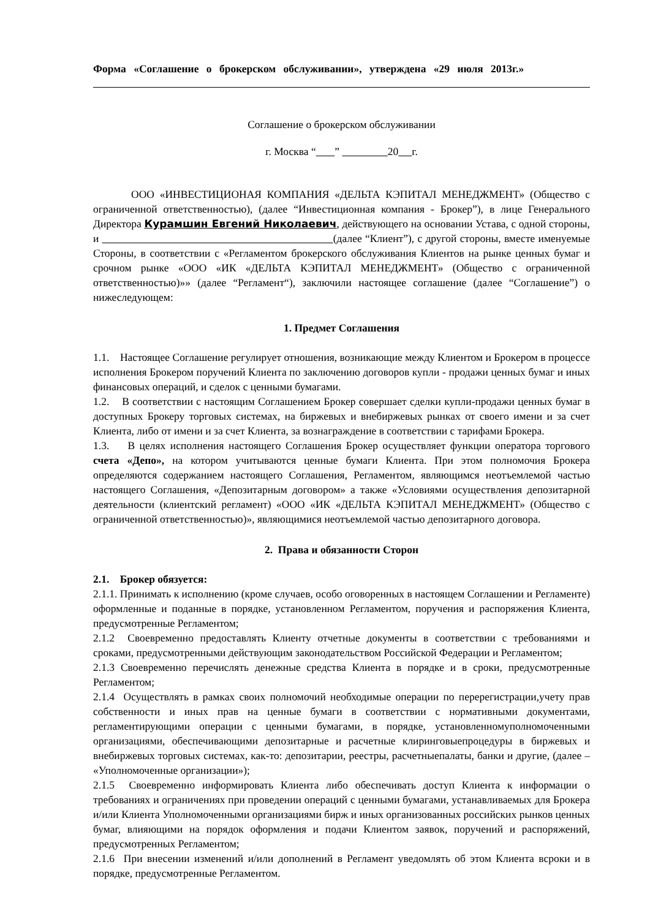Форма «Соглашение о брокерском обслуживании», утверждена «29 июля 2013г.»
Соглашение о брокерском обслуживании
г. Москва “ ” 20 г.
ООО «ИНВЕСТИЦИОНАЯ КОМПАНИЯ «ДЕЛЬТА КЭПИТАЛ МЕНЕДЖМЕНТ» (Общество с ограниченной ответственностью), (далее “Инвестиционная компания - Брокер”), в лице Генерального Директора Курамшин Евгений Николаевич, действующего на основании Устава, с одной стороны, и (далее “Клиент”), с другой стороны, вместе именуемые Стороны, в соответствии с «Регламентом брокерского обслуживания Клиентов на рынке ценных бумаг и срочном рынке «ООО «ИК «ДЕЛЬТА КЭПИТАЛ МЕНЕДЖМЕНТ» (Общество с ограниченной ответственностью)»» (далее “Регламент“), заключили настоящее соглашение (далее “Соглашение”) о нижеследующем:
1. Предмет Соглашения
1.1. Настоящее Соглашение регулирует отношения, возникающие между Клиентом и Брокером в процессе исполнения Брокером поручений Клиента по заключению договоров купли - продажи ценных бумаг и иных финансовых операций, и сделок с ценными бумагами.
1.2. В соответствии с настоящим Соглашением Брокер совершает сделки купли-продажи ценных бумаг в доступных Брокеру торговых системах, на биржевых и внебиржевых рынках от своего имени и за счет Клиента, либо от имени и за счет Клиента, за вознаграждение в соответствии с тарифами Брокера.
1.3. В целях исполнения настоящего Соглашения Брокер осуществляет функции оператора торгового счета «Депо», на котором учитываются ценные бумаги Клиента. При этом полномочия Брокера определяются содержанием настоящего Соглашения, Регламентом, являющимся неотъемлемой частью настоящего Соглашения, «Депозитарным договором» а также «Условиями осуществления депозитарной деятельности (клиентский регламент) «ООО «ИК «ДЕЛЬТА КЭПИТАЛ МЕНЕДЖМЕНТ» (Общество с ограниченной ответственностью)», являющимися неотъемлемой частью депозитарного договора.
2. Права и обязанности Сторон
2.1. Брокер обязуется:
2.1.1. Принимать к исполнению (кроме случаев, особо оговоренных в настоящем Соглашении и Регламенте) оформленные и поданные в порядке, установленном Регламентом, поручения и распоряжения Клиента, предусмотренные Регламентом;
2.1.2 Своевременно предоставлять Клиенту отчетные документы в соответствии с требованиями и сроками, предусмотренными действующим законодательством Российской Федерации и Регламентом;
2.1.3 Своевременно перечислять денежные средства Клиента в порядке и в сроки, предусмотренные Регламентом;
2.1.4 Осуществлять в рамках своих полномочий необходимые операции по перерегистрации,учету прав собственности и иных прав на ценные бумаги в соответствии с нормативными документами, регламентирующими операции с ценными бумагами, в порядке, установленномуполномоченными организациями, обеспечивающими депозитарные и расчетные клиринговыепроцедуры в биржевых и внебиржевых торговых системах, как-то: депозитарии, реестры, расчетныепалаты, банки и другие, (далее – «Уполномоченные организации»);
2.1.5 Своевременно информировать Клиента либо обеспечивать доступ Клиента к информации о требованиях и ограничениях при проведении операций с ценными бумагами, устанавливаемых для Брокера и/или Клиента Уполномоченными организациями бирж и иных организованных российских рынков ценных бумаг, влияющими на порядок оформления и подачи Клиентом заявок, поручений и распоряжений, предусмотренных Регламентом;
2.1.6 При внесении изменений и/или дополнений в Регламент уведомлять об этом Клиента всроки и в порядке, предусмотренные Регламентом.